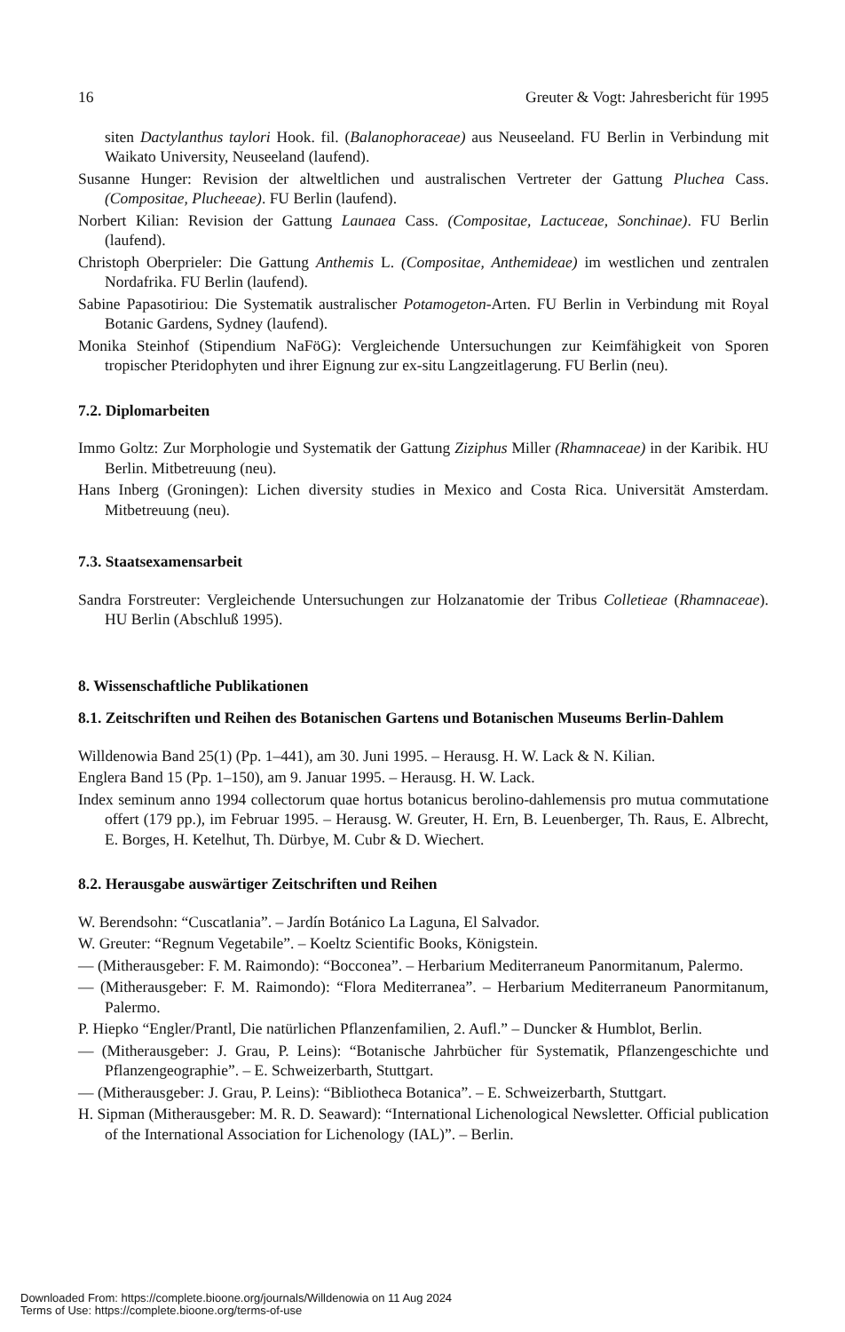16 Greuter & Vogt: Jahresbericht für 1995
siten Dactylanthus taylori Hook. fil. (Balanophoraceae) aus Neuseeland. FU Berlin in Verbindung mit Waikato University, Neuseeland (laufend).
Susanne Hunger: Revision der altweltlichen und australischen Vertreter der Gattung Pluchea Cass. (Compositae, Plucheeae). FU Berlin (laufend).
Norbert Kilian: Revision der Gattung Launaea Cass. (Compositae, Lactuceae, Sonchinae). FU Berlin (laufend).
Christoph Oberprieler: Die Gattung Anthemis L. (Compositae, Anthemideae) im westlichen und zentralen Nordafrika. FU Berlin (laufend).
Sabine Papasotiriou: Die Systematik australischer Potamogeton-Arten. FU Berlin in Verbindung mit Royal Botanic Gardens, Sydney (laufend).
Monika Steinhof (Stipendium NaFöG): Vergleichende Untersuchungen zur Keimfähigkeit von Sporen tropischer Pteridophyten und ihrer Eignung zur ex-situ Langzeitlagerung. FU Berlin (neu).
7.2. Diplomarbeiten
Immo Goltz: Zur Morphologie und Systematik der Gattung Ziziphus Miller (Rhamnaceae) in der Karibik. HU Berlin. Mitbetreuung (neu).
Hans Inberg (Groningen): Lichen diversity studies in Mexico and Costa Rica. Universität Amsterdam. Mitbetreuung (neu).
7.3. Staatsexamensarbeit
Sandra Forstreuter: Vergleichende Untersuchungen zur Holzanatomie der Tribus Colletieae (Rhamnaceae). HU Berlin (Abschluß 1995).
8. Wissenschaftliche Publikationen
8.1. Zeitschriften und Reihen des Botanischen Gartens und Botanischen Museums Berlin-Dahlem
Willdenowia Band 25(1) (Pp. 1–441), am 30. Juni 1995. – Herausg. H. W. Lack & N. Kilian.
Englera Band 15 (Pp. 1–150), am 9. Januar 1995. – Herausg. H. W. Lack.
Index seminum anno 1994 collectorum quae hortus botanicus berolino-dahlemensis pro mutua commutatione offert (179 pp.), im Februar 1995. – Herausg. W. Greuter, H. Ern, B. Leuenberger, Th. Raus, E. Albrecht, E. Borges, H. Ketelhut, Th. Dürbye, M. Cubr & D. Wiechert.
8.2. Herausgabe auswärtiger Zeitschriften und Reihen
W. Berendsohn: “Cuscatlania”. – Jardín Botánico La Laguna, El Salvador.
W. Greuter: “Regnum Vegetabile”. – Koeltz Scientific Books, Königstein.
— (Mitherausgeber: F. M. Raimondo): “Bocconea”. – Herbarium Mediterraneum Panormitanum, Palermo.
— (Mitherausgeber: F. M. Raimondo): “Flora Mediterranea”. – Herbarium Mediterraneum Panormitanum, Palermo.
P. Hiepko “Engler/Prantl, Die natürlichen Pflanzenfamilien, 2. Aufl.” – Duncker & Humblot, Berlin.
— (Mitherausgeber: J. Grau, P. Leins): “Botanische Jahrbücher für Systematik, Pflanzengeschichte und Pflanzengeographie”. – E. Schweizerbarth, Stuttgart.
— (Mitherausgeber: J. Grau, P. Leins): “Bibliotheca Botanica”. – E. Schweizerbarth, Stuttgart.
H. Sipman (Mitherausgeber: M. R. D. Seaward): “International Lichenological Newsletter. Official publication of the International Association for Lichenology (IAL)”. – Berlin.
Downloaded From: https://complete.bioone.org/journals/Willdenowia on 11 Aug 2024
Terms of Use: https://complete.bioone.org/terms-of-use